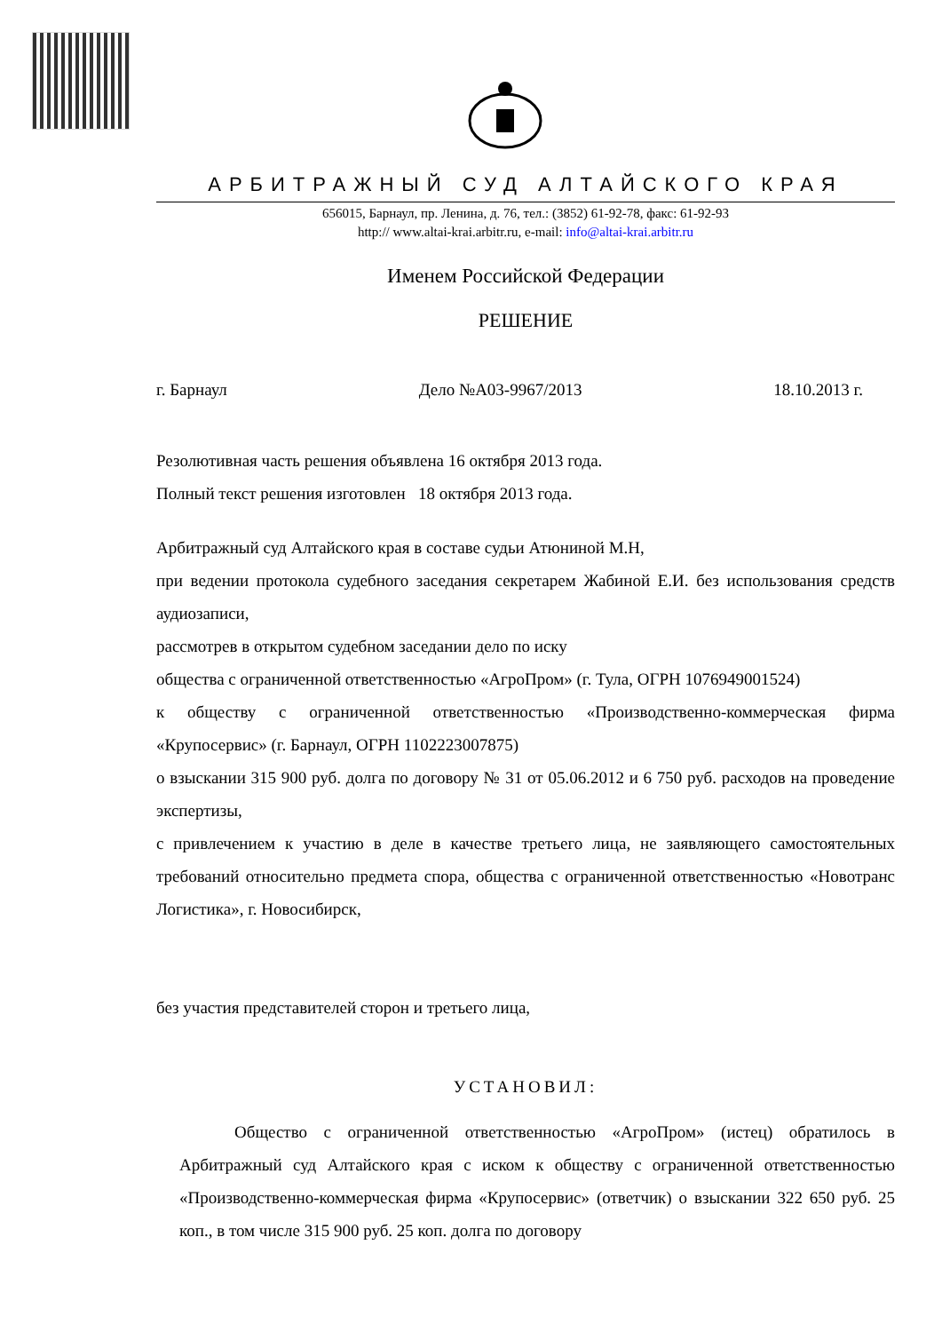АРБИТРАЖНЫЙ СУД АЛТАЙСКОГО КРАЯ
656015, Барнаул, пр. Ленина, д. 76, тел.: (3852) 61-92-78, факс: 61-92-93
http:// www.altai-krai.arbitr.ru, e-mail: info@altai-krai.arbitr.ru
Именем Российской Федерации
РЕШЕНИЕ
г. Барнаул Дело №А03-9967/2013 18.10.2013 г.
Резолютивная часть решения объявлена 16 октября 2013 года.
Полный текст решения изготовлен 18 октября 2013 года.
Арбитражный суд Алтайского края в составе судьи Атюниной М.Н,
при ведении протокола судебного заседания секретарем Жабиной Е.И. без использования средств аудиозаписи,
рассмотрев в открытом судебном заседании дело по иску
общества с ограниченной ответственностью «АгроПром» (г. Тула, ОГРН 1076949001524)
к обществу с ограниченной ответственностью «Производственно-коммерческая фирма «Крупосервис» (г. Барнаул, ОГРН 1102223007875)
о взыскании 315 900 руб. долга по договору № 31 от 05.06.2012 и 6 750 руб. расходов на проведение экспертизы,
с привлечением к участию в деле в качестве третьего лица, не заявляющего самостоятельных требований относительно предмета спора, общества с ограниченной ответственностью «Новотранс Логистика», г. Новосибирск,
без участия представителей сторон и третьего лица,
УСТАНОВИЛ:
Общество с ограниченной ответственностью «АгроПром» (истец) обратилось в Арбитражный суд Алтайского края с иском к обществу с ограниченной ответственностью «Производственно-коммерческая фирма «Крупосервис» (ответчик) о взыскании 322 650 руб. 25 коп., в том числе 315 900 руб. 25 коп. долга по договору